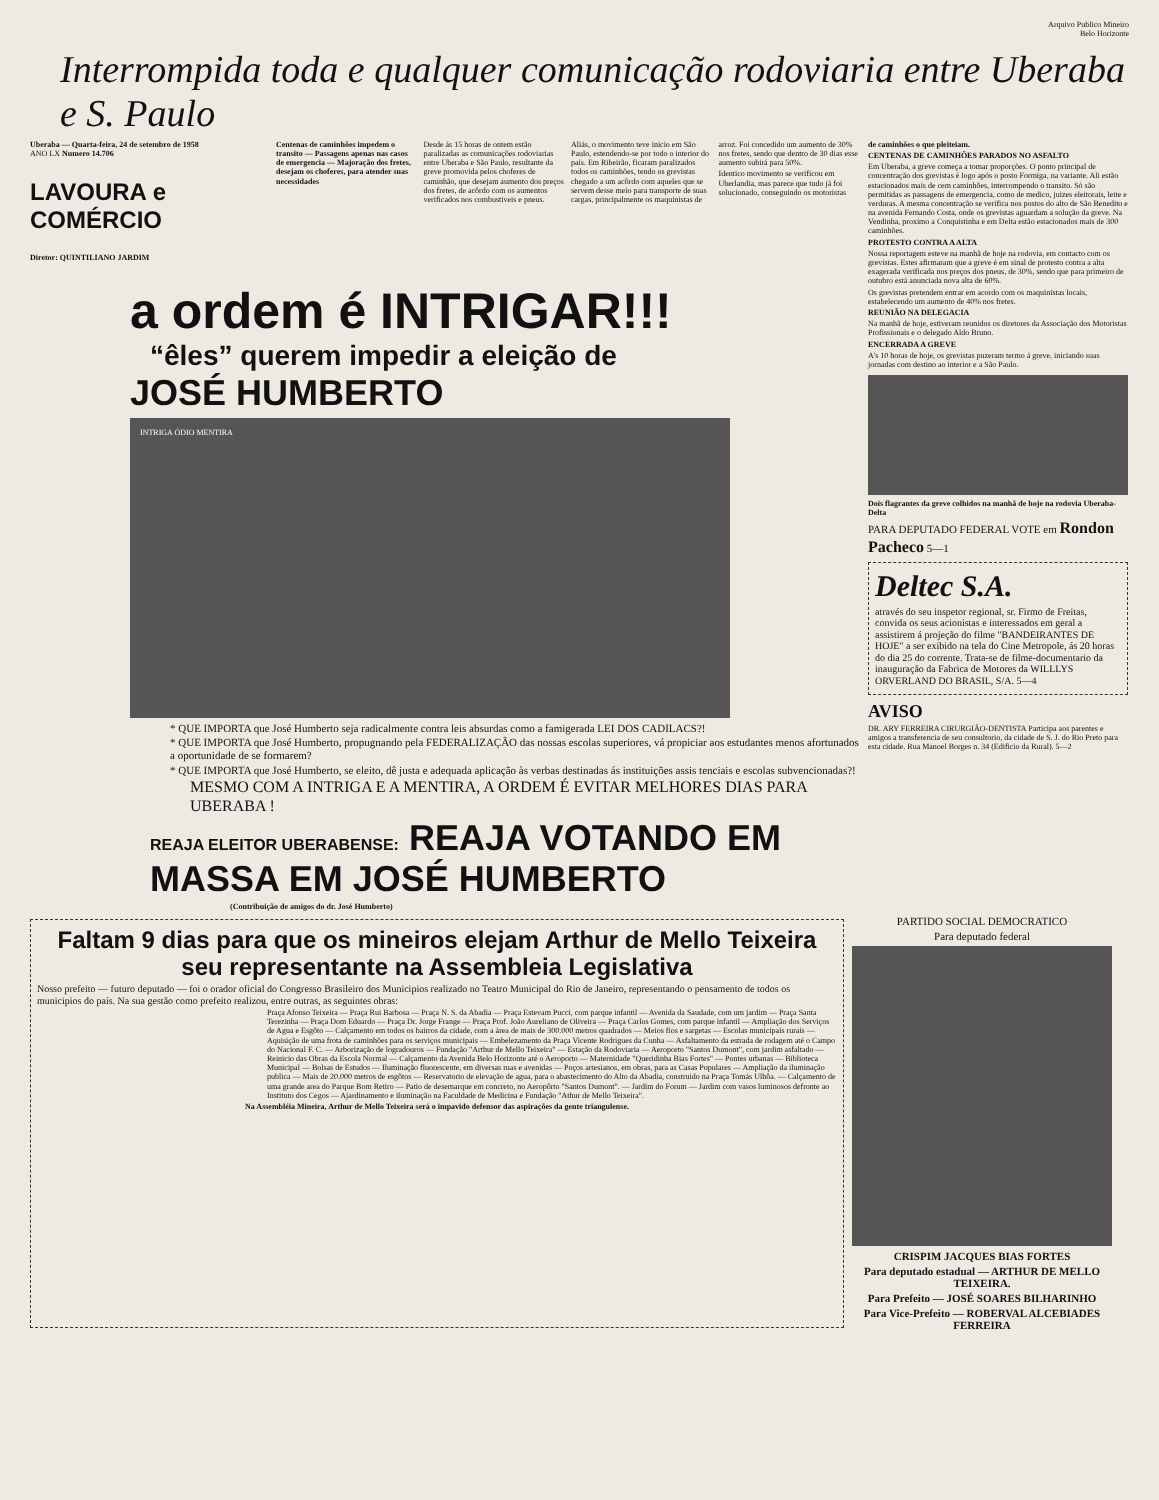Arquivo Publico Mineiro
Belo Horizonte
Interrompida toda e qualquer comunicação rodoviaria entre Uberaba e S. Paulo
Uberaba — Quarta-feira, 24 de setembro de 1958
ANO LX Numero 14.706
LAVOURA e COMÉRCIO
Diretor: QUINTILIANO JARDIM
Centenas de caminhões impedem o transito — Passagens apenas nas casos de emergencia — Majoração dos fretes, desejam os choferes, para atender suas necessidades
Desde ás 15 horas de ontem estão paralizadas as comunicações rodoviarias entre Uberaba e São Paulo, resultante da greve promovida pelos choferes de caminhão, que desejam aumento dos preços dos fretes, de acôrdo com os aumentos verificados nos combustiveis e pneus. Aliás, o movimento teve inicio em São Paulo, estendendo-se por todo o interior do país. Em Ribeirão, ficaram paralizados todos os caminhões, tendo os grevistas chegado a um acôrdo com aqueles que se servem desse meio para transporte de suas cargas, principalmente os maquinistas de arroz. Foi concedido um aumento de 30% nos fretes, sendo que dentro de 30 dias esse aumento subirá para 50%.
Identico movimento se verificou em Uberlandia, mas parece que tudo já foi solucionado, conseguindo os motoristas
a ordem é INTRIGAR!!!
“êles” querem impedir a eleição de
JOSÉ HUMBERTO
INTRIGA ÓDIO MENTIRA
* QUE IMPORTA que José Humberto seja radicalmente contra leis absurdas como a famigerada LEI DOS CADILACS?!
* QUE IMPORTA que José Humberto, propugnando pela FEDERALIZAÇÃO das nossas escolas superiores, vá propiciar aos estudantes menos afortunados a oportunidade de se formarem?
* QUE IMPORTA que José Humberto, se eleito, dê justa e adequada aplicação às verbas destinadas ás instituições assis tenciais e escolas subvencionadas?!
MESMO COM A INTRIGA E A MENTIRA, A ORDEM É EVITAR MELHORES DIAS PARA UBERABA !
REAJA ELEITOR UBERABENSE: REAJA VOTANDO EM MASSA EM JOSÉ HUMBERTO
(Contribuição de amigos do dr. José Humberto)
de caminhões o que pleiteiam.
CENTENAS DE CAMINHÕES PARADOS NO ASFALTO
Em Uberaba, a greve começa a tomar proporções. O ponto principal de concentração dos grevistas é logo após o posto Formiga, na variante. Ali estão estacionados mais de cem caminhões, interrompendo o transito. Só são permitidas as passagens de emergencia, como de medico, juizes eleitorais, leite e verduras. A mesma concentração se verifica nos postos do alto de São Benedito e na avenida Fernando Costa, onde os grevistas aguardam a solução da greve. Na Vendinha, proximo a Conquistinha e em Delta estão estacionados mais de 300 caminhões.
PROTESTO CONTRA A ALTA
Nossa reportagem esteve na manhã de hoje na rodovia, em contacto com os grevistas. Estes afirmaram que a greve é em sinal de protesto contra a alta exagerada verificada nos preços dos pneus, de 30%, sendo que para primeiro de outubro está anunciada nova alta de 60%.
Os grevistas pretendem entrar em acordo com os maquinistas locais, estabelecendo um aumento de 40% nos fretes.
REUNIÃO NA DELEGACIA
Na manhã de hoje, estiveram reunidos os diretores da Associação dos Motoristas Profissionais e o delegado Aldo Bruno.
ENCERRADA A GREVE
A's 10 horas de hoje, os grevistas puzeram termo á greve, iniciando suas jornadas com destino ao interior e a São Paulo.
Dois flagrantes da greve colhidos na manhã de hoje na rodovia Uberaba-Delta
PARA DEPUTADO FEDERAL VOTE em Rondon Pacheco 5—1
Deltec S.A.
através do seu inspetor regional, sr. Firmo de Freitas, convida os seus acionistas e interessados em geral a assistirem á projeção do filme "BANDEIRANTES DE HOJE" a ser exibido na tela do Cine Metropole, ás 20 horas do dia 25 do corrente. Trata-se de filme-documentario da inauguração da Fabrica de Motores da WILLLYS ORVERLAND DO BRASIL, S/A. 5—4
AVISO
DR. ARY FERREIRA CIRURGIÃO-DENTISTA Participa aos parentes e amigos a transferencia de seu consultorio, da cidade de S. J. do Rio Preto para esta cidade. Rua Manoel Borges n. 34 (Edificio da Rural). 5—2
Faltam 9 dias para que os mineiros elejam Arthur de Mello Teixeira seu representante na Assembleia Legislativa
Nosso prefeito — futuro deputado — foi o orador oficial do Congresso Brasileiro dos Municipios realizado no Teatro Municipal do Rio de Janeiro, representando o pensamento de todos os municipios do país. Na sua gestão como prefeito realizou, entre outras, as seguintes obras:
Praça Afonso Teixeira — Praça Rui Barbosa — Praça N. S. da Abadia — Praça Estevam Pucci, com parque infantil — Avenida da Saudade, com um jardim — Praça Santa Terezinha — Praça Dom Eduardo — Praça Dr. Jorge Frange — Praça Prof. João Aureliano de Oliveira — Praça Carlos Gomes, com parque infantil — Ampliação dos Serviços de Agua e Esgôto — Calçamento em todos os bairros da cidade, com a área de mais de 300.000 metros quadrados — Meios fios e sargetas — Escolas municipais rurais — Aquisição de uma frota de caminhões para os serviços municipais — Embelezamento da Praça Vicente Rodrigues da Cunha — Asfaltamento da estrada de rodagem até o Campo do Nacional F. C. — Arborização de logradouros — Fundação "Arthur de Mello Teixeira" — Estação da Rodoviaria — Aeroporto "Santos Dumont", com jardim asfaltado — Reinicio das Obras da Escola Normal — Calçamento da Avenida Belo Horizonte até o Aeroporto — Maternidade "Queridinha Bias Fortes" — Pontes urbanas — Biblioteca Municipal — Bolsas de Estudos — Iluminação fluorescente, em diversas ruas e avenidas — Poços artesianos, em obras, para as Casas Populares — Ampliação da iluminação publica — Mais de 20.000 metros de esgôtos — Reservatorio de elevação de agua, para o abastecimento do Alto da Abadia, construido na Praça Tomás Ulhôa. — Calçamento de uma grande area do Parque Bom Retiro — Patio de desemarque em concreto, no Aeropôrto "Santos Dumont". — Jardim do Forum — Jardim com vasos luminosos defronte ao Instituto dos Cegos — Ajardinamento e iluminação na Faculdade de Medicina e Fundação "Athur de Mello Teixeira".
Na Assembléia Mineira, Arthur de Mello Teixeira será o impavido defensor das aspirações da gente triangulense.
PARTIDO SOCIAL DEMOCRATICO
Para deputado federal
CRISPIM JACQUES BIAS FORTES
Para deputado estadual — ARTHUR DE MELLO TEIXEIRA.
Para Prefeito — JOSÉ SOARES BILHARINHO
Para Vice-Prefeito — ROBERVAL ALCEBIADES FERREIRA